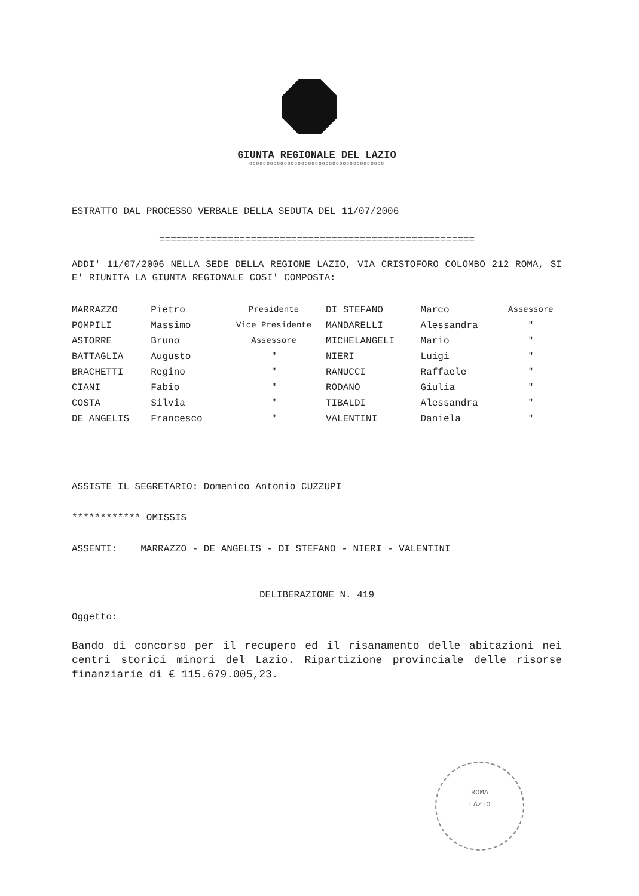GIUNTA REGIONALE DEL LAZIO
ooooooooooooooooooooooooooooooooooooooo
ESTRATTO DAL PROCESSO VERBALE DELLA SEDUTA DEL 11/07/2006
=======================================================
ADDI' 11/07/2006 NELLA SEDE DELLA REGIONE LAZIO, VIA CRISTOFORO COLOMBO 212 ROMA, SI E' RIUNITA LA GIUNTA REGIONALE COSI' COMPOSTA:
| MARRAZZO | Pietro | Presidente | DI STEFANO | Marco | Assessore |
| POMPILI | Massimo | Vice Presidente | MANDARELLI | Alessandra | " |
| ASTORRE | Bruno | Assessore | MICHELANGELI | Mario | " |
| BATTAGLIA | Augusto | " | NIERI | Luigi | " |
| BRACHETTI | Regino | " | RANUCCI | Raffaele | " |
| CIANI | Fabio | " | RODANO | Giulia | " |
| COSTA | Silvia | " | TIBALDI | Alessandra | " |
| DE ANGELIS | Francesco | " | VALENTINI | Daniela | " |
ASSISTE IL SEGRETARIO: Domenico Antonio CUZZUPI
************ OMISSIS
ASSENTI: MARRAZZO - DE ANGELIS - DI STEFANO - NIERI - VALENTINI
DELIBERAZIONE N. 419
Oggetto:
Bando di concorso per il recupero ed il risanamento delle abitazioni nei centri storici minori del Lazio. Ripartizione provinciale delle risorse finanziarie di € 115.679.005,23.
ROMA
LAZIO